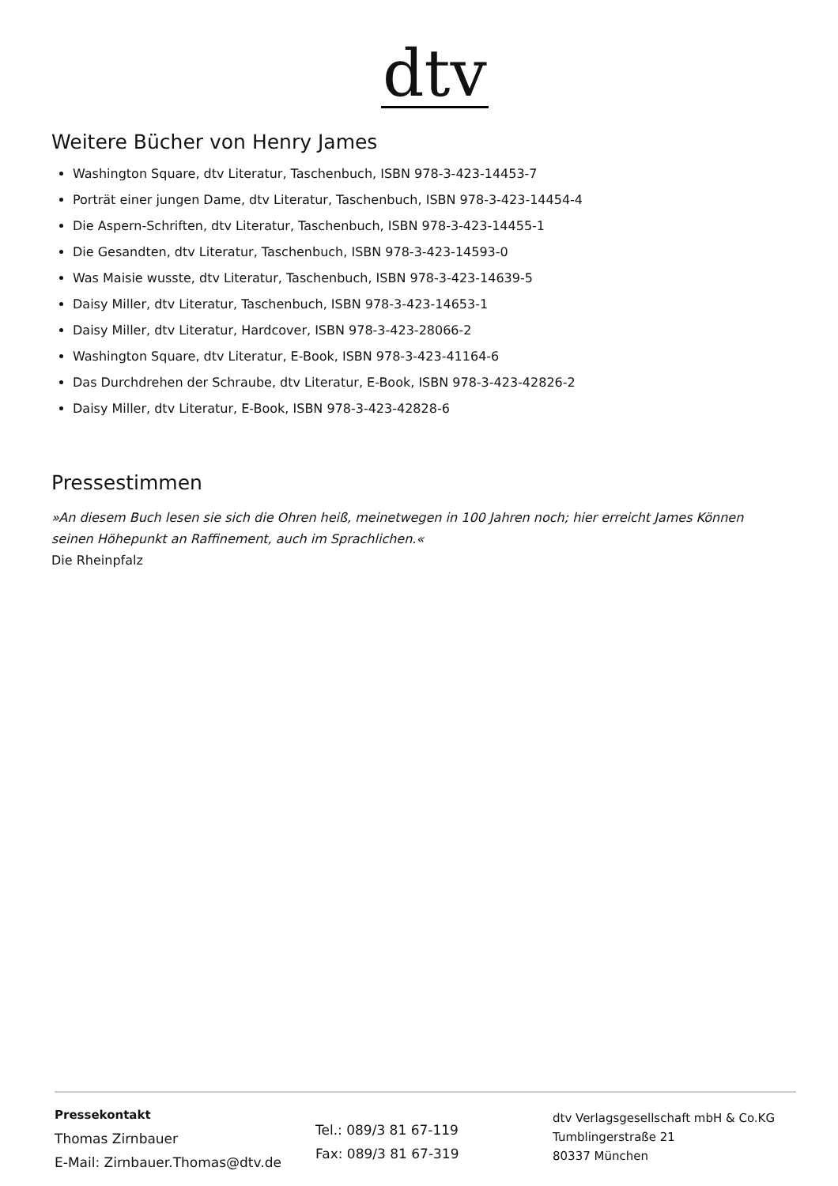dtv
Weitere Bücher von Henry James
Washington Square, dtv Literatur, Taschenbuch, ISBN 978-3-423-14453-7
Porträt einer jungen Dame, dtv Literatur, Taschenbuch, ISBN 978-3-423-14454-4
Die Aspern-Schriften, dtv Literatur, Taschenbuch, ISBN 978-3-423-14455-1
Die Gesandten, dtv Literatur, Taschenbuch, ISBN 978-3-423-14593-0
Was Maisie wusste, dtv Literatur, Taschenbuch, ISBN 978-3-423-14639-5
Daisy Miller, dtv Literatur, Taschenbuch, ISBN 978-3-423-14653-1
Daisy Miller, dtv Literatur, Hardcover, ISBN 978-3-423-28066-2
Washington Square, dtv Literatur, E-Book, ISBN 978-3-423-41164-6
Das Durchdrehen der Schraube, dtv Literatur, E-Book, ISBN 978-3-423-42826-2
Daisy Miller, dtv Literatur, E-Book, ISBN 978-3-423-42828-6
Pressestimmen
»An diesem Buch lesen sie sich die Ohren heiß, meinetwegen in 100 Jahren noch; hier erreicht James Können seinen Höhepunkt an Raffinement, auch im Sprachlichen.«
Die Rheinpfalz
Pressekontakt
Thomas Zirnbauer
E-Mail: Zirnbauer.Thomas@dtv.de
Tel.: 089/3 81 67-119
Fax: 089/3 81 67-319
dtv Verlagsgesellschaft mbH & Co.KG
Tumblingerstraße 21
80337 München